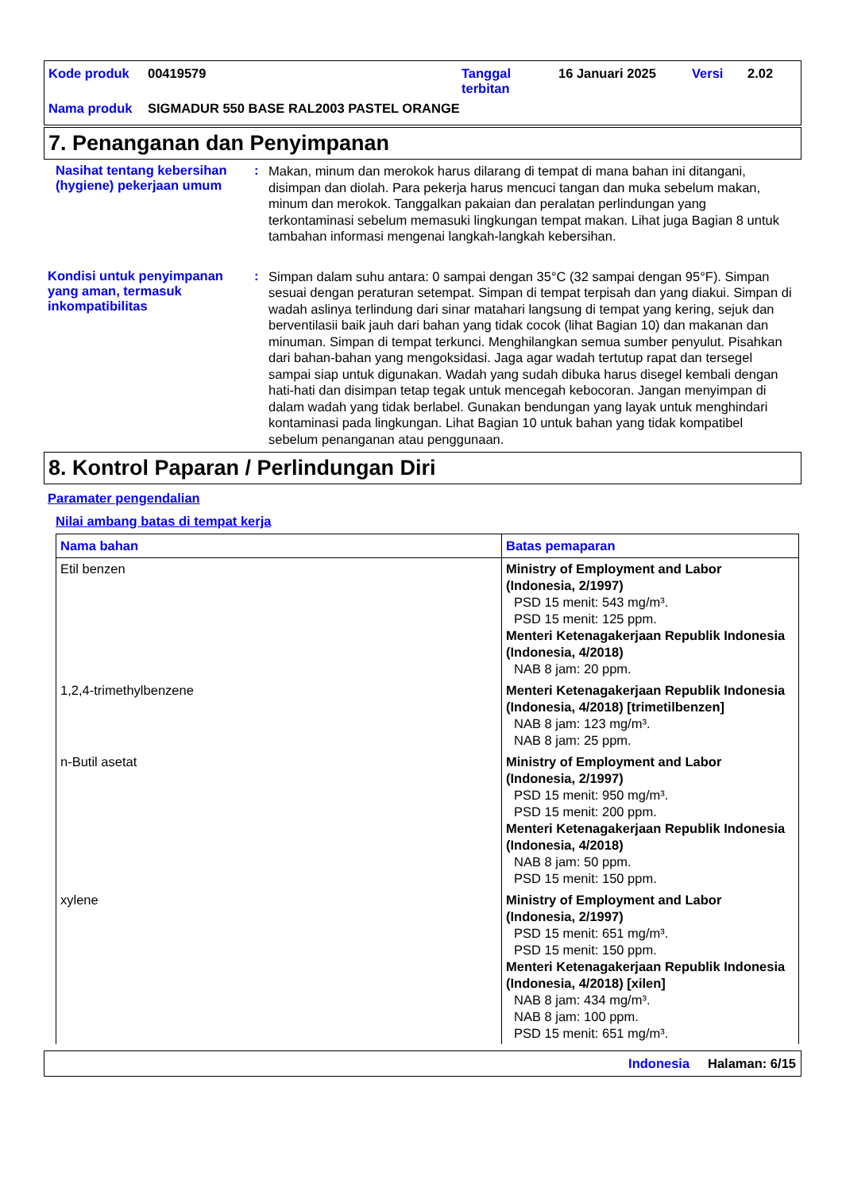| Kode produk | 00419579 | Tanggal terbitan | 16 Januari 2025 | Versi | 2.02 |
| Nama produk | SIGMADUR 550 BASE RAL2003 PASTEL ORANGE | | | | |
7. Penanganan dan Penyimpanan
Nasihat tentang kebersihan (hygiene) pekerjaan umum
:
Makan, minum dan merokok harus dilarang di tempat di mana bahan ini ditangani, disimpan dan diolah. Para pekerja harus mencuci tangan dan muka sebelum makan, minum dan merokok. Tanggalkan pakaian dan peralatan perlindungan yang terkontaminasi sebelum memasuki lingkungan tempat makan. Lihat juga Bagian 8 untuk tambahan informasi mengenai langkah-langkah kebersihan.
Kondisi untuk penyimpanan yang aman, termasuk inkompatibilitas
:
Simpan dalam suhu antara: 0 sampai dengan 35°C (32 sampai dengan 95°F). Simpan sesuai dengan peraturan setempat. Simpan di tempat terpisah dan yang diakui. Simpan di wadah aslinya terlindung dari sinar matahari langsung di tempat yang kering, sejuk dan berventilasii baik jauh dari bahan yang tidak cocok (lihat Bagian 10) dan makanan dan minuman. Simpan di tempat terkunci. Menghilangkan semua sumber penyulut. Pisahkan dari bahan-bahan yang mengoksidasi. Jaga agar wadah tertutup rapat dan tersegel sampai siap untuk digunakan. Wadah yang sudah dibuka harus disegel kembali dengan hati-hati dan disimpan tetap tegak untuk mencegah kebocoran. Jangan menyimpan di dalam wadah yang tidak berlabel. Gunakan bendungan yang layak untuk menghindari kontaminasi pada lingkungan. Lihat Bagian 10 untuk bahan yang tidak kompatibel sebelum penanganan atau penggunaan.
8. Kontrol Paparan / Perlindungan Diri
Paramater pengendalian
Nilai ambang batas di tempat kerja
| Nama bahan | Batas pemaparan |
| --- | --- |
| Etil benzen | Ministry of Employment and Labor (Indonesia, 2/1997) PSD 15 menit: 543 mg/m³. PSD 15 menit: 125 ppm. Menteri Ketenagakerjaan Republik Indonesia (Indonesia, 4/2018) NAB 8 jam: 20 ppm. |
| 1,2,4-trimethylbenzene | Menteri Ketenagakerjaan Republik Indonesia (Indonesia, 4/2018) [trimetilbenzen] NAB 8 jam: 123 mg/m³. NAB 8 jam: 25 ppm. |
| n-Butil asetat | Ministry of Employment and Labor (Indonesia, 2/1997) PSD 15 menit: 950 mg/m³. PSD 15 menit: 200 ppm. Menteri Ketenagakerjaan Republik Indonesia (Indonesia, 4/2018) NAB 8 jam: 50 ppm. PSD 15 menit: 150 ppm. |
| xylene | Ministry of Employment and Labor (Indonesia, 2/1997) PSD 15 menit: 651 mg/m³. PSD 15 menit: 150 ppm. Menteri Ketenagakerjaan Republik Indonesia (Indonesia, 4/2018) [xilen] NAB 8 jam: 434 mg/m³. NAB 8 jam: 100 ppm. PSD 15 menit: 651 mg/m³. |
Indonesia Halaman: 6/15